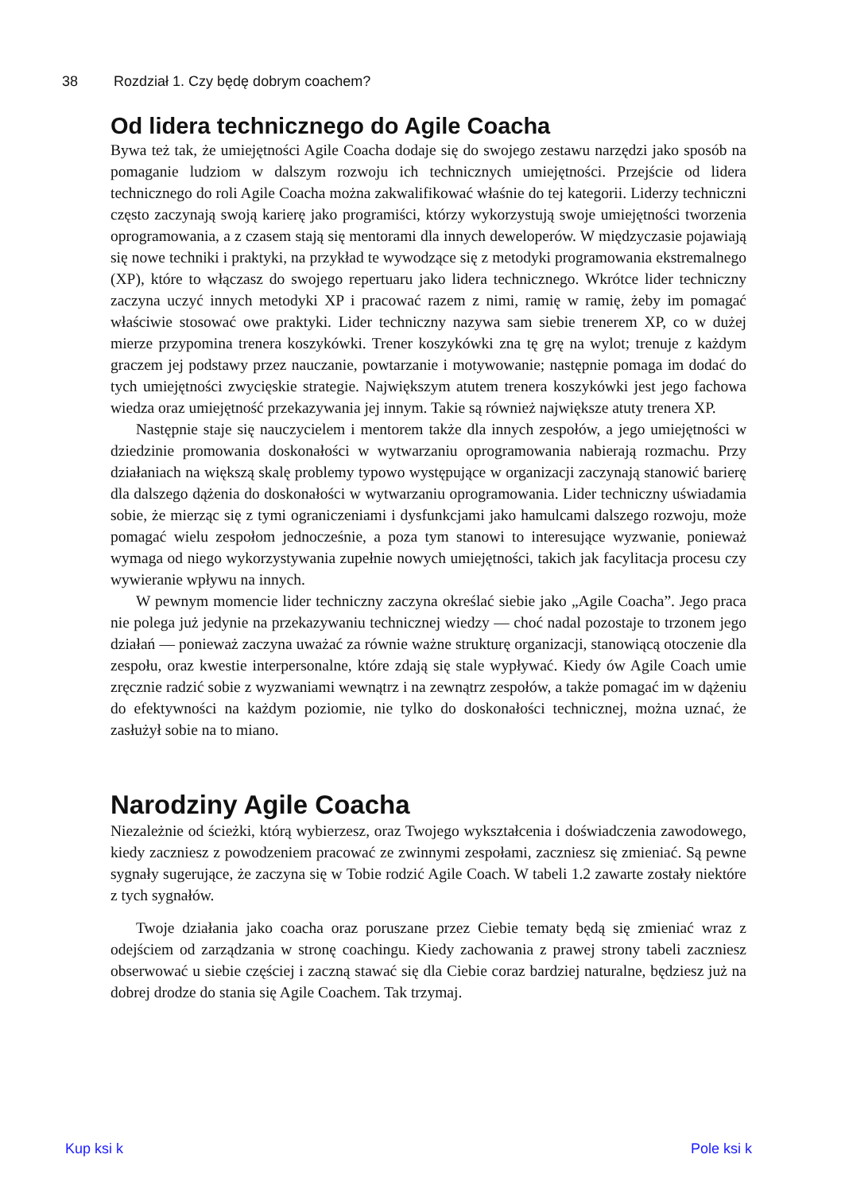38 Rozdział 1. Czy będę dobrym coachem?
Od lidera technicznego do Agile Coacha
Bywa też tak, że umiejętności Agile Coacha dodaje się do swojego zestawu narzędzi jako sposób na pomaganie ludziom w dalszym rozwoju ich technicznych umiejętności. Przejście od lidera technicznego do roli Agile Coacha można zakwalifikować właśnie do tej kategorii. Liderzy techniczni często zaczynają swoją karierę jako programiści, którzy wykorzystują swoje umiejętności tworzenia oprogramowania, a z czasem stają się mentorami dla innych deweloperów. W międzyczasie pojawiają się nowe techniki i praktyki, na przykład te wywodzące się z metodyki programowania ekstremalnego (XP), które to włączasz do swojego repertuaru jako lidera technicznego. Wkrótce lider techniczny zaczyna uczyć innych metodyki XP i pracować razem z nimi, ramię w ramię, żeby im pomagać właściwie stosować owe praktyki. Lider techniczny nazywa sam siebie trenerem XP, co w dużej mierze przypomina trenera koszykówki. Trener koszykówki zna tę grę na wylot; trenuje z każdym graczem jej podstawy przez nauczanie, powtarzanie i motywowanie; następnie pomaga im dodać do tych umiejętności zwycięskie strategie. Największym atutem trenera koszykówki jest jego fachowa wiedza oraz umiejętność przekazywania jej innym. Takie są również największe atuty trenera XP.
Następnie staje się nauczycielem i mentorem także dla innych zespołów, a jego umiejętności w dziedzinie promowania doskonałości w wytwarzaniu oprogramowania nabierają rozmachu. Przy działaniach na większą skalę problemy typowo występujące w organizacji zaczynają stanowić barierę dla dalszego dążenia do doskonałości w wytwarzaniu oprogramowania. Lider techniczny uświadamia sobie, że mierząc się z tymi ograniczeniami i dysfunkcjami jako hamulcami dalszego rozwoju, może pomagać wielu zespołom jednocześnie, a poza tym stanowi to interesujące wyzwanie, ponieważ wymaga od niego wykorzystywania zupełnie nowych umiejętności, takich jak facylitacja procesu czy wywieranie wpływu na innych.
W pewnym momencie lider techniczny zaczyna określać siebie jako „Agile Coacha”. Jego praca nie polega już jedynie na przekazywaniu technicznej wiedzy — choć nadal pozostaje to trzonem jego działań — ponieważ zaczyna uważać za równie ważne strukturę organizacji, stanowiącą otoczenie dla zespołu, oraz kwestie interpersonalne, które zdają się stale wypływać. Kiedy ów Agile Coach umie zręcznie radzić sobie z wyzwaniami wewnątrz i na zewnątrz zespołów, a także pomagać im w dążeniu do efektywności na każdym poziomie, nie tylko do doskonałości technicznej, można uznać, że zasłużył sobie na to miano.
Narodziny Agile Coacha
Niezależnie od ścieżki, którą wybierzesz, oraz Twojego wykształcenia i doświadczenia zawodowego, kiedy zaczniesz z powodzeniem pracować ze zwinnymi zespołami, zaczniesz się zmieniać. Są pewne sygnały sugerujące, że zaczyna się w Tobie rodzić Agile Coach. W tabeli 1.2 zawarte zostały niektóre z tych sygnałów.
Twoje działania jako coacha oraz poruszane przez Ciebie tematy będą się zmieniać wraz z odejściem od zarządzania w stronę coachingu. Kiedy zachowania z prawej strony tabeli zaczniesz obserwować u siebie częściej i zaczną stawać się dla Ciebie coraz bardziej naturalne, będziesz już na dobrej drodze do stania się Agile Coachem. Tak trzymaj.
Kup ksi k Pole ksi k